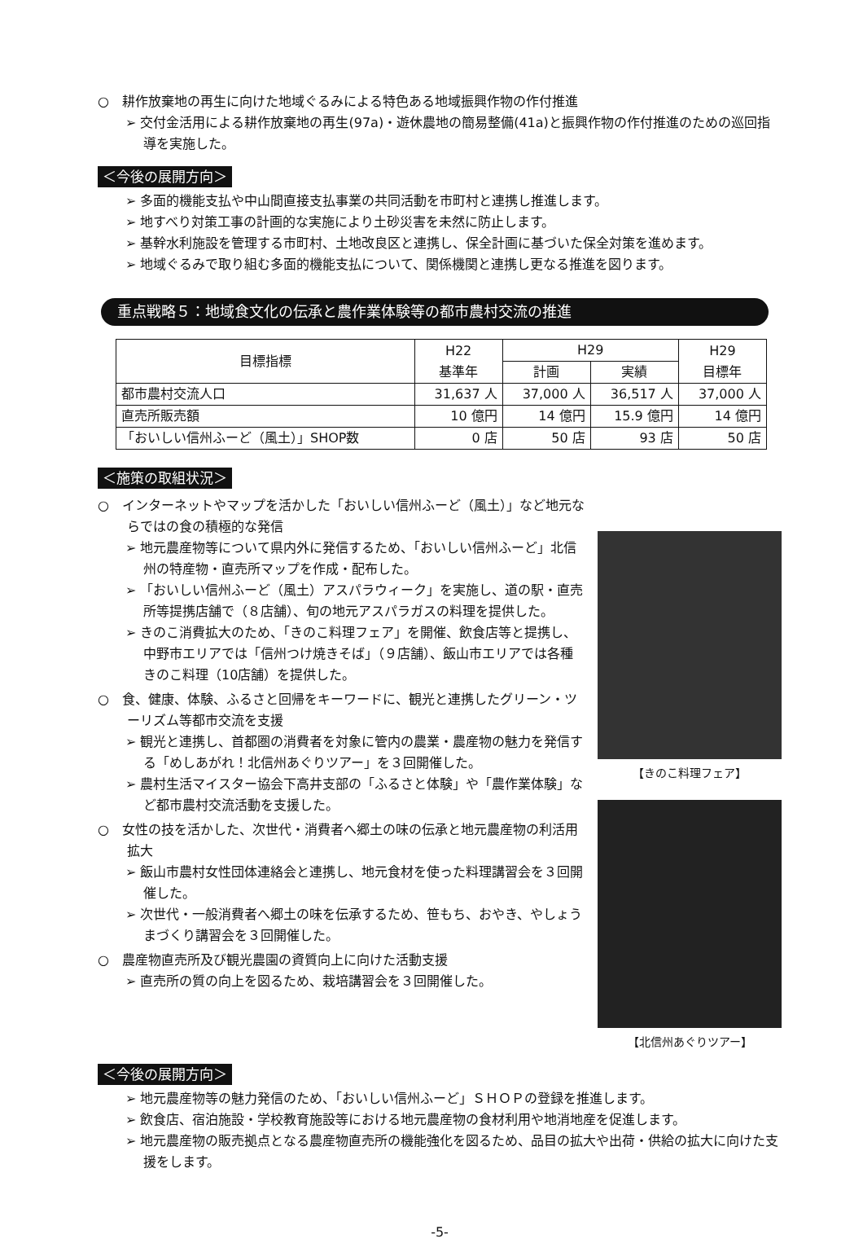○　耕作放棄地の再生に向けた地域ぐるみによる特色ある地域振興作物の作付推進
➢ 交付金活用による耕作放棄地の再生(97a)・遊休農地の簡易整備(41a)と振興作物の作付推進のための巡回指導を実施した。
＜今後の展開方向＞
➢ 多面的機能支払や中山間直接支払事業の共同活動を市町村と連携し推進します。
➢ 地すべり対策工事の計画的な実施により土砂災害を未然に防止します。
➢ 基幹水利施設を管理する市町村、土地改良区と連携し、保全計画に基づいた保全対策を進めます。
➢ 地域ぐるみで取り組む多面的機能支払について、関係機関と連携し更なる推進を図ります。
重点戦略５：地域食文化の伝承と農作業体験等の都市農村交流の推進
| 目標指標 | H22 基準年 | H29 | | H29 目標年 |
| --- | --- | --- | --- | --- |
| | | 計画 | 実績 | |
| 都市農村交流人口 | 31,637 人 | 37,000 人 | 36,517 人 | 37,000 人 |
| 直売所販売額 | 10 億円 | 14 億円 | 15.9 億円 | 14 億円 |
| 「おいしい信州ふーど（風土）」SHOP数 | 0 店 | 50 店 | 93 店 | 50 店 |
＜施策の取組状況＞
○　インターネットやマップを活かした「おいしい信州ふーど（風土）」など地元ならではの食の積極的な発信
➢ 地元農産物等について県内外に発信するため、「おいしい信州ふーど」北信州の特産物・直売所マップを作成・配布した。
➢ 「おいしい信州ふーど（風土）アスパラウィーク」を実施し、道の駅・直売所等提携店舗で（８店舗）、旬の地元アスパラガスの料理を提供した。
➢ きのこ消費拡大のため、「きのこ料理フェア」を開催、飲食店等と提携し、中野市エリアでは「信州つけ焼きそば」（９店舗）、飯山市エリアでは各種きのこ料理（10店舗）を提供した。
○　食、健康、体験、ふるさと回帰をキーワードに、観光と連携したグリーン・ツーリズム等都市交流を支援
➢ 観光と連携し、首都圏の消費者を対象に管内の農業・農産物の魅力を発信する「めしあがれ！北信州あぐりツアー」を３回開催した。
➢ 農村生活マイスター協会下高井支部の「ふるさと体験」や「農作業体験」など都市農村交流活動を支援した。
○　女性の技を活かした、次世代・消費者へ郷土の味の伝承と地元農産物の利活用拡大
➢ 飯山市農村女性団体連絡会と連携し、地元食材を使った料理講習会を３回開催した。
➢ 次世代・一般消費者へ郷土の味を伝承するため、笹もち、おやき、やしょうまづくり講習会を３回開催した。
○　農産物直売所及び観光農園の資質向上に向けた活動支援
➢ 直売所の質の向上を図るため、栽培講習会を３回開催した。
【きのこ料理フェア】
【北信州あぐりツアー】
＜今後の展開方向＞
➢ 地元農産物等の魅力発信のため、「おいしい信州ふーど」ＳＨＯＰの登録を推進します。
➢ 飲食店、宿泊施設・学校教育施設等における地元農産物の食材利用や地消地産を促進します。
➢ 地元農産物の販売拠点となる農産物直売所の機能強化を図るため、品目の拡大や出荷・供給の拡大に向けた支援をします。
-5-